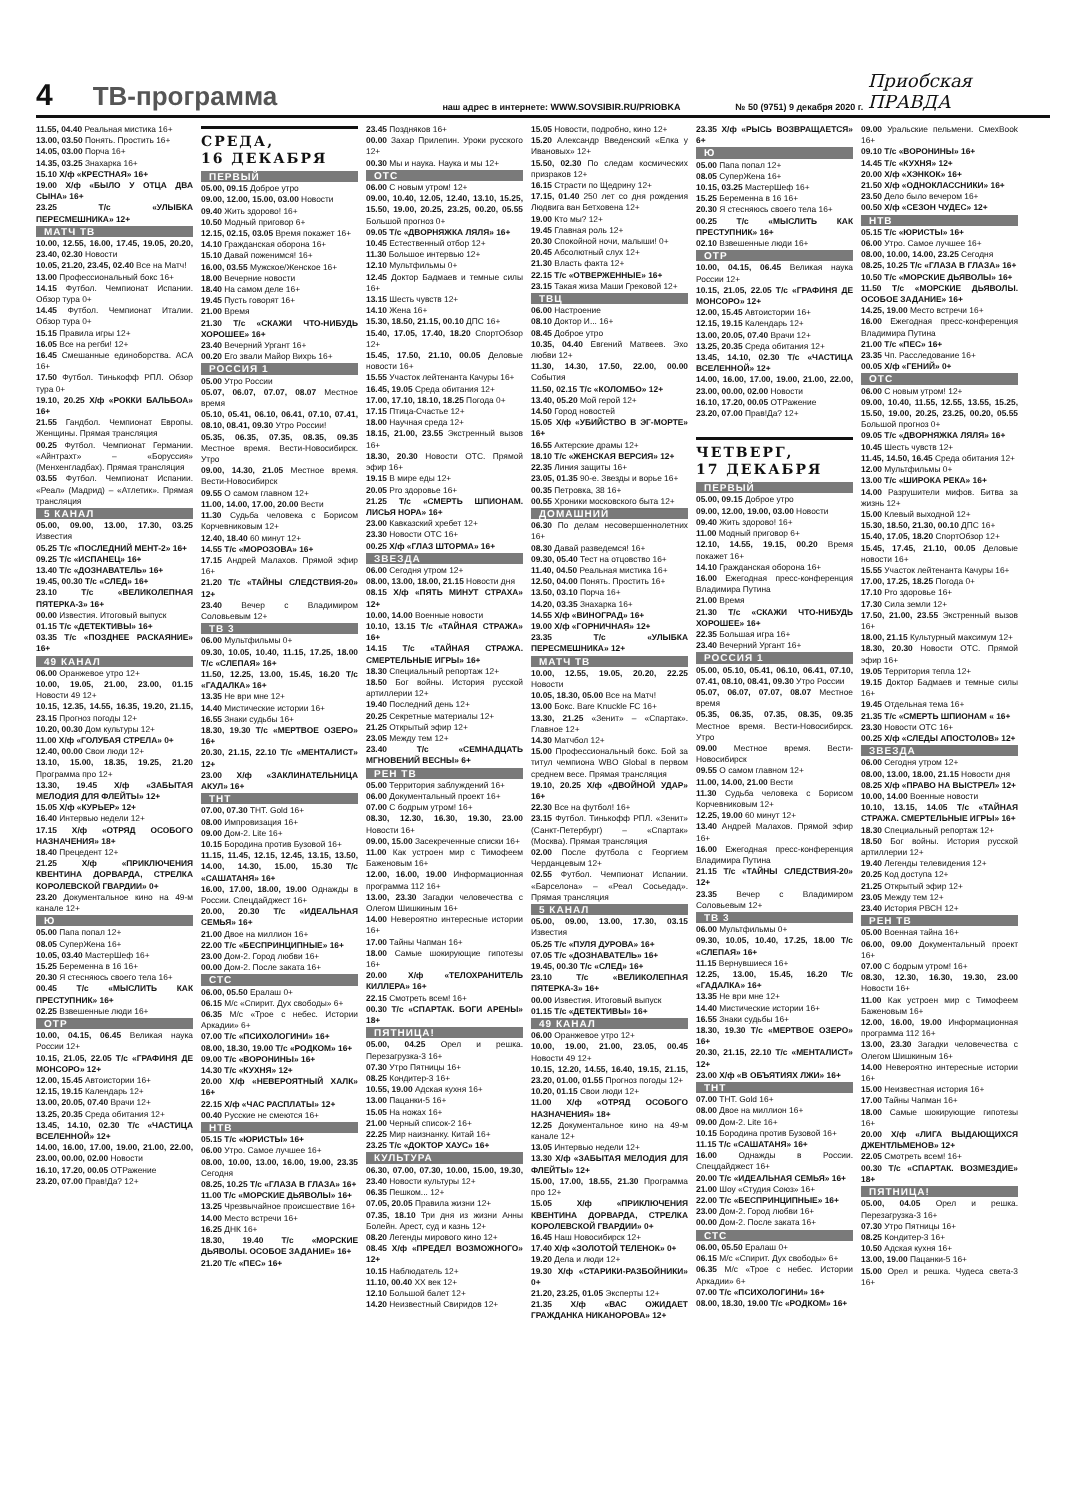4
ТВ-программа
наш адрес в интернете: WWW.SOVSIBIR.RU/PRIOBKA
№ 50 (9751) 9 декабря 2020 г.
Приобская ПРАВДА
11.55, 04.40 Реальная мистика 16+
13.00, 03.50 Понять. Простить 16+
14.05, 03.00 Порча 16+
14.35, 03.25 Знахарка 16+
15.10 Х/ф «КРЕСТНАЯ» 16+
19.00 Х/ф «БЫЛО У ОТЦА ДВА СЫНА» 16+
23.25 Т/с «УЛЫБКА ПЕРЕСМЕШНИКА» 12+
МАТЧ ТВ
10.00, 12.55, 16.00, 17.45, 19.05, 20.20, 23.40, 02.30 Новости
10.05, 21.20, 23.45, 02.40 Все на Матч!
13.00 Профессиональный бокс 16+
14.15 Футбол. Чемпионат Испании. Обзор тура 0+
14.45 Футбол. Чемпионат Италии. Обзор тура 0+
15.15 Правила игры 12+
16.05 Все на регби! 12+
16.45 Смешанные единоборства. ACA 16+
17.50 Футбол. Тинькофф РПЛ. Обзор тура 0+
19.10, 20.25 Х/ф «РОККИ БАЛЬБОА» 16+
21.55 Гандбол. Чемпионат Европы. Женщины. Прямая трансляция
00.25 Футбол. Чемпионат Германии. «Айнтрахт» – «Боруссия» (Менхенгладбах). Прямая трансляция
03.55 Футбол. Чемпионат Испании. «Реал» (Мадрид) – «Атлетик». Прямая трансляция
5 КАНАЛ
05.00, 09.00, 13.00, 17.30, 03.25 Известия
05.25 Т/с «ПОСЛЕДНИЙ МЕНТ-2» 16+
09.25 Т/с «ИСПАНЕЦ» 16+
13.40 Т/с «ДОЗНАВАТЕЛЬ» 16+
19.45, 00.30 Т/с «СЛЕД» 16+
23.10 Т/с «ВЕЛИКОЛЕПНАЯ ПЯТЕРКА-3» 16+
00.00 Известия. Итоговый выпуск
01.15 Т/с «ДЕТЕКТИВЫ» 16+
03.35 Т/с «ПОЗДНЕЕ РАСКАЯНИЕ» 16+
49 КАНАЛ
06.00 Оранжевое утро 12+
10.00, 19.05, 21.00, 23.00, 01.15 Новости 49 12+
10.15, 12.35, 14.55, 16.35, 19.20, 21.15, 23.15 Прогноз погоды 12+
10.20, 00.30 Дом культуры 12+
11.00 Х/ф «ГОЛУБАЯ СТРЕЛА» 0+
12.40, 00.00 Свои люди 12+
13.10, 15.00, 18.35, 19.25, 21.20 Программа про 12+
13.30, 19.45 Х/ф «ЗАБЫТАЯ МЕЛОДИЯ ДЛЯ ФЛЕЙТЫ» 12+
15.05 Х/ф «КУРЬЕР» 12+
16.40 Интервью недели 12+
17.15 Х/ф «ОТРЯД ОСОБОГО НАЗНАЧЕНИЯ» 18+
18.40 Прецедент 12+
21.25 Х/ф «ПРИКЛЮЧЕНИЯ КВЕНТИНА ДОРВАРДА, СТРЕЛКА КОРОЛЕВСКОЙ ГВАРДИИ» 0+
23.20 Документальное кино на 49-м канале 12+
Ю
05.00 Папа попал 12+
08.05 СуперЖена 16+
10.05, 03.40 МастерШеф 16+
15.25 Беременна в 16 16+
20.30 Я стесняюсь своего тела 16+
00.45 Т/с «МЫСЛИТЬ КАК ПРЕСТУПНИК» 16+
02.25 Взвешенные люди 16+
ОТР
10.00, 04.15, 06.45 Великая наука России 12+
10.15, 21.05, 22.05 Т/с «ГРАФИНЯ ДЕ МОНСОРО» 12+
12.00, 15.45 Автоистории 16+
12.15, 19.15 Календарь 12+
13.00, 20.05, 07.40 Врачи 12+
13.25, 20.35 Среда обитания 12+
13.45, 14.10, 02.30 Т/с «ЧАСТИЦА ВСЕЛЕННОЙ» 12+
14.00, 16.00, 17.00, 19.00, 21.00, 22.00, 23.00, 00.00, 02.00 Новости
16.10, 17.20, 00.05 ОТРажение
23.20, 07.00 Прав!Да? 12+
СРЕДА,
16 ДЕКАБРЯ
ПЕРВЫЙ
05.00, 09.15 Доброе утро
09.00, 12.00, 15.00, 03.00 Новости
09.40 Жить здорово! 16+
10.50 Модный приговор 6+
12.15, 02.15, 03.05 Время покажет 16+
14.10 Гражданская оборона 16+
15.10 Давай поженимся! 16+
16.00, 03.55 Мужское/Женское 16+
18.00 Вечерние новости
18.40 На самом деле 16+
19.45 Пусть говорят 16+
21.00 Время
21.30 Т/с «СКАЖИ ЧТО-НИБУДЬ ХОРОШЕЕ» 16+
23.40 Вечерний Ургант 16+
00.20 Его звали Майор Вихрь 16+
РОССИЯ 1
05.00 Утро России
05.07, 06.07, 07.07, 08.07 Местное время
05.10, 05.41, 06.10, 06.41, 07.10, 07.41, 08.10, 08.41, 09.30 Утро России!
05.35, 06.35, 07.35, 08.35, 09.35 Местное время. Вести-Новосибирск. Утро
09.00, 14.30, 21.05 Местное время. Вести-Новосибирск
09.55 О самом главном 12+
11.00, 14.00, 17.00, 20.00 Вести
11.30 Судьба человека с Борисом Корчевниковым 12+
12.40, 18.40 60 минут 12+
14.55 Т/с «МОРОЗОВА» 16+
17.15 Андрей Малахов. Прямой эфир 16+
21.20 Т/с «ТАЙНЫ СЛЕДСТВИЯ-20» 12+
23.40 Вечер с Владимиром Соловьевым 12+
ТВ 3
06.00 Мультфильмы 0+
09.30, 10.05, 10.40, 11.15, 17.25, 18.00 Т/с «СЛЕПАЯ» 16+
11.50, 12.25, 13.00, 15.45, 16.20 Т/с «ГАДАЛКА» 16+
13.35 Не ври мне 12+
14.40 Мистические истории 16+
16.55 Знаки судьбы 16+
18.30, 19.30 Т/с «МЕРТВОЕ ОЗЕРО» 16+
20.30, 21.15, 22.10 Т/с «МЕНТАЛИСТ» 12+
23.00 Х/ф «ЗАКЛИНАТЕЛЬНИЦА АКУЛ» 16+
ТНТ
07.00, 07.30 ТНТ. Gold 16+
08.00 Импровизация 16+
09.00 Дом-2. Lite 16+
10.15 Бородина против Бузовой 16+
11.15, 11.45, 12.15, 12.45, 13.15, 13.50, 14.00, 14.30, 15.00, 15.30 Т/с «САШАТАНЯ» 16+
16.00, 17.00, 18.00, 19.00 Однажды в России. Спецдайджест 16+
20.00, 20.30 Т/с «ИДЕАЛЬНАЯ СЕМЬЯ» 16+
21.00 Двое на миллион 16+
22.00 Т/с «БЕСПРИНЦИПНЫЕ» 16+
23.00 Дом-2. Город любви 16+
00.00 Дом-2. После заката 16+
СТС
06.00, 05.50 Ералаш 0+
06.15 М/с «Спирит. Дух свободы» 6+
06.35 М/с «Трое с небес. Истории Аркадии» 6+
07.00 Т/с «ПСИХОЛОГИНИ» 16+
08.00, 18.30, 19.00 Т/с «РОДКОМ» 16+
09.00 Т/с «ВОРОНИНЫ» 16+
14.30 Т/с «КУХНЯ» 12+
20.00 Х/ф «НЕВЕРОЯТНЫЙ ХАЛК» 16+
22.15 Х/ф «ЧАС РАСПЛАТЫ» 12+
00.40 Русские не смеются 16+
НТВ
05.15 Т/с «ЮРИСТЫ» 16+
06.00 Утро. Самое лучшее 16+
08.00, 10.00, 13.00, 16.00, 19.00, 23.35 Сегодня
08.25, 10.25 Т/с «ГЛАЗА В ГЛАЗА» 16+
11.00 Т/с «МОРСКИЕ ДЬЯВОЛЫ» 16+
13.25 Чрезвычайное происшествие 16+
14.00 Место встречи 16+
16.25 ДНК 16+
18.30, 19.40 Т/с «МОРСКИЕ ДЬЯВОЛЫ. ОСОБОЕ ЗАДАНИЕ» 16+
21.20 Т/с «ПЕС» 16+
23.45 Поздняков 16+
00.00 Захар Прилепин. Уроки русского 12+
00.30 Мы и наука. Наука и мы 12+
ОТС
06.00 С новым утром! 12+
09.00, 10.40, 12.05, 12.40, 13.10, 15.25, 15.50, 19.00, 20.25, 23.25, 00.20, 05.55 Большой прогноз 0+
09.05 Т/с «ДВОРНЯЖКА ЛЯЛЯ» 16+
10.45 Естественный отбор 12+
11.30 Большое интервью 12+
12.10 Мультфильмы 0+
12.45 Доктор Бадмаев и темные силы 16+
13.15 Шесть чувств 12+
14.10 Жена 16+
15.30, 18.50, 21.15, 00.10 ДПС 16+
15.40, 17.05, 17.40, 18.20 СпортОбзор 12+
15.45, 17.50, 21.10, 00.05 Деловые новости 16+
15.55 Участок лейтенанта Качуры 16+
16.45, 19.05 Среда обитания 12+
17.00, 17.10, 18.10, 18.25 Погода 0+
17.15 Птица-Счастье 12+
18.00 Научная среда 12+
18.15, 21.00, 23.55 Экстренный вызов 16+
18.30, 20.30 Новости ОТС. Прямой эфир 16+
19.15 В мире еды 12+
20.05 Pro здоровье 16+
21.25 Т/с «СМЕРТЬ ШПИОНАМ. ЛИСЬЯ НОРА» 16+
23.00 Кавказский хребет 12+
23.30 Новости ОТС 16+
00.25 Х/ф «ГЛАЗ ШТОРМА» 16+
ЗВЕЗДА
06.00 Сегодня утром 12+
08.00, 13.00, 18.00, 21.15 Новости дня
08.15 Х/ф «ПЯТЬ МИНУТ СТРАХА» 12+
10.00, 14.00 Военные новости
10.10, 13.15 Т/с «ТАЙНАЯ СТРАЖА» 16+
14.15 Т/с «ТАЙНАЯ СТРАЖА. СМЕРТЕЛЬНЫЕ ИГРЫ» 16+
18.30 Специальный репортаж 12+
18.50 Бог войны. История русской артиллерии 12+
19.40 Последний день 12+
20.25 Секретные материалы 12+
21.25 Открытый эфир 12+
23.05 Между тем 12+
23.40 Т/с «СЕМНАДЦАТЬ МГНОВЕНИЙ ВЕСНЫ» 6+
РЕН ТВ
05.00 Территория заблуждений 16+
06.00 Документальный проект 16+
07.00 С бодрым утром! 16+
08.30, 12.30, 16.30, 19.30, 23.00 Новости 16+
09.00, 15.00 Засекреченные списки 16+
11.00 Как устроен мир с Тимофеем Баженовым 16+
12.00, 16.00, 19.00 Информационная программа 112 16+
13.00, 23.30 Загадки человечества с Олегом Шишкиным 16+
14.00 Невероятно интересные истории 16+
17.00 Тайны Чапман 16+
18.00 Самые шокирующие гипотезы 16+
20.00 Х/ф «ТЕЛОХРАНИТЕЛЬ КИЛЛЕРА» 16+
22.15 Смотреть всем! 16+
00.30 Т/с «СПАРТАК. БОГИ АРЕНЫ» 18+
ПЯТНИЦА!
05.00, 04.25 Орел и решка. Перезагрузка-3 16+
07.30 Утро Пятницы 16+
08.25 Кондитер-3 16+
10.55, 19.00 Адская кухня 16+
13.00 Пацанки-5 16+
15.05 На ножах 16+
21.00 Черный список-2 16+
22.25 Мир наизнанку. Китай 16+
23.25 Т/с «ДОКТОР ХАУС» 16+
КУЛЬТУРА
06.30, 07.00, 07.30, 10.00, 15.00, 19.30, 23.40 Новости культуры 12+
06.35 Пешком... 12+
07.05, 20.05 Правила жизни 12+
07.35, 18.10 Три дня из жизни Анны Болейн. Арест, суд и казнь 12+
08.20 Легенды мирового кино 12+
08.45 Х/ф «ПРЕДЕЛ ВОЗМОЖНОГО» 12+
10.15 Наблюдатель 12+
11.10, 00.40 ХХ век 12+
12.10 Большой балет 12+
14.20 Неизвестный Свиридов 12+
15.05 Новости, подробно, кино 12+
15.20 Александр Введенский «Елка у Ивановых» 12+
15.50, 02.30 По следам космических призраков 12+
16.15 Страсти по Щедрину 12+
17.15, 01.40 250 лет со дня рождения Людвига ван Бетховена 12+
19.00 Кто мы? 12+
19.45 Главная роль 12+
20.30 Спокойной ночи, малыши! 0+
20.45 Абсолютный слух 12+
21.30 Власть факта 12+
22.15 Т/с «ОТВЕРЖЕННЫЕ» 16+
23.15 Такая жиза Маши Грековой 12+
ТВЦ
06.00 Настроение
08.10 Доктор И... 16+
08.45 Доброе утро
10.35, 04.40 Евгений Матвеев. Эхо любви 12+
11.30, 14.30, 17.50, 22.00, 00.00 События
11.50, 02.15 Т/с «КОЛОМБО» 12+
13.40, 05.20 Мой герой 12+
14.50 Город новостей
15.05 Х/ф «УБИЙСТВО В ЭГ-МОРТЕ» 16+
16.55 Актерские драмы 12+
18.10 Т/с «ЖЕНСКАЯ ВЕРСИЯ» 12+
22.35 Линия защиты 16+
23.05, 01.35 90-е. Звезды и ворье 16+
00.35 Петровка, 38 16+
00.55 Хроники московского быта 12+
ДОМАШНИЙ
06.30 По делам несовершеннолетних 16+
08.30 Давай разведемся! 16+
09.30, 05.40 Тест на отцовство 16+
11.40, 04.50 Реальная мистика 16+
12.50, 04.00 Понять. Простить 16+
13.50, 03.10 Порча 16+
14.20, 03.35 Знахарка 16+
14.55 Х/ф «ВИНОГРАД» 16+
19.00 Х/ф «ГОРНИЧНАЯ» 12+
23.35 Т/с «УЛЫБКА ПЕРЕСМЕШНИКА» 12+
МАТЧ ТВ
10.00, 12.55, 19.05, 20.20, 22.25 Новости
10.05, 18.30, 05.00 Все на Матч!
13.00 Бокс. Bare Knuckle FC 16+
13.30, 21.25 «Зенит» – «Спартак». Главное 12+
14.30 Матчбол 12+
15.00 Профессиональный бокс. Бой за титул чемпиона WBO Global в первом среднем весе. Прямая трансляция
19.10, 20.25 Х/ф «ДВОЙНОЙ УДАР» 16+
22.30 Все на футбол! 16+
23.15 Футбол. Тинькофф РПЛ. «Зенит» (Санкт-Петербург) – «Спартак» (Москва). Прямая трансляция
02.00 После футбола с Георгием Черданцевым 12+
02.55 Футбол. Чемпионат Испании. «Барселона» – «Реал Сосьедад». Прямая трансляция
5 КАНАЛ
05.00, 09.00, 13.00, 17.30, 03.15 Известия
05.25 Т/с «ПУЛЯ ДУРОВА» 16+
07.05 Т/с «ДОЗНАВАТЕЛЬ» 16+
19.45, 00.30 Т/с «СЛЕД» 16+
23.10 Т/с «ВЕЛИКОЛЕПНАЯ ПЯТЕРКА-3» 16+
00.00 Известия. Итоговый выпуск
01.15 Т/с «ДЕТЕКТИВЫ» 16+
49 КАНАЛ
06.00 Оранжевое утро 12+
10.00, 19.00, 21.00, 23.05, 00.45 Новости 49 12+
10.15, 12.20, 14.55, 16.40, 19.15, 21.15, 23.20, 01.00, 01.55 Прогноз погоды 12+
10.20, 01.15 Свои люди 12+
11.00 Х/ф «ОТРЯД ОСОБОГО НАЗНАЧЕНИЯ» 18+
12.25 Документальное кино на 49-м канале 12+
13.05 Интервью недели 12+
13.30 Х/ф «ЗАБЫТАЯ МЕЛОДИЯ ДЛЯ ФЛЕЙТЫ» 12+
15.00, 17.00, 18.55, 21.30 Программа про 12+
15.05 Х/ф «ПРИКЛЮЧЕНИЯ КВЕНТИНА ДОРВАРДА, СТРЕЛКА КОРОЛЕВСКОЙ ГВАРДИИ» 0+
16.45 Наш Новосибирск 12+
17.40 Х/ф «ЗОЛОТОЙ ТЕЛЕНОК» 0+
19.20 Дела и люди 12+
19.30 Х/ф «СТАРИКИ-РАЗБОЙНИКИ» 0+
21.20, 23.25, 01.05 Эксперты 12+
21.35 Х/ф «ВАС ОЖИДАЕТ ГРАЖДАНКА НИКАНОРОВА» 12+
23.35 Х/ф «РЫСЬ ВОЗВРАЩАЕТСЯ» 6+
Ю
05.00 Папа попал 12+
08.05 СуперЖена 16+
10.15, 03.25 МастерШеф 16+
15.25 Беременна в 16 16+
20.30 Я стесняюсь своего тела 16+
00.25 Т/с «МЫСЛИТЬ КАК ПРЕСТУПНИК» 16+
02.10 Взвешенные люди 16+
ОТР
10.00, 04.15, 06.45 Великая наука России 12+
10.15, 21.05, 22.05 Т/с «ГРАФИНЯ ДЕ МОНСОРО» 12+
12.00, 15.45 Автоистории 16+
12.15, 19.15 Календарь 12+
13.00, 20.05, 07.40 Врачи 12+
13.25, 20.35 Среда обитания 12+
13.45, 14.10, 02.30 Т/с «ЧАСТИЦА ВСЕЛЕННОЙ» 12+
14.00, 16.00, 17.00, 19.00, 21.00, 22.00, 23.00, 00.00, 02.00 Новости
16.10, 17.20, 00.05 ОТРажение
23.20, 07.00 Прав!Да? 12+
ЧЕТВЕРГ,
17 ДЕКАБРЯ
ПЕРВЫЙ
05.00, 09.15 Доброе утро
09.00, 12.00, 19.00, 03.00 Новости
09.40 Жить здорово! 16+
11.00 Модный приговор 6+
12.10, 14.55, 19.15, 00.20 Время покажет 16+
14.10 Гражданская оборона 16+
16.00 Ежегодная пресс-конференция Владимира Путина
21.00 Время
21.30 Т/с «СКАЖИ ЧТО-НИБУДЬ ХОРОШЕЕ» 16+
22.35 Большая игра 16+
23.40 Вечерний Ургант 16+
РОССИЯ 1
05.00, 05.10, 05.41, 06.10, 06.41, 07.10, 07.41, 08.10, 08.41, 09.30 Утро России
05.07, 06.07, 07.07, 08.07 Местное время
05.35, 06.35, 07.35, 08.35, 09.35 Местное время. Вести-Новосибирск. Утро
09.00 Местное время. Вести-Новосибирск
09.55 О самом главном 12+
11.00, 14.00, 21.00 Вести
11.30 Судьба человека с Борисом Корчевниковым 12+
12.25, 19.00 60 минут 12+
13.40 Андрей Малахов. Прямой эфир 16+
16.00 Ежегодная пресс-конференция Владимира Путина
21.15 Т/с «ТАЙНЫ СЛЕДСТВИЯ-20» 12+
23.35 Вечер с Владимиром Соловьевым 12+
ТВ 3
06.00 Мультфильмы 0+
09.30, 10.05, 10.40, 17.25, 18.00 Т/с «СЛЕПАЯ» 16+
11.15 Вернувшиеся 16+
12.25, 13.00, 15.45, 16.20 Т/с «ГАДАЛКА» 16+
13.35 Не ври мне 12+
14.40 Мистические истории 16+
16.55 Знаки судьбы 16+
18.30, 19.30 Т/с «МЕРТВОЕ ОЗЕРО» 16+
20.30, 21.15, 22.10 Т/с «МЕНТАЛИСТ» 12+
23.00 Х/ф «В ОБЪЯТИЯХ ЛЖИ» 16+
ТНТ
07.00 ТНТ. Gold 16+
08.00 Двое на миллион 16+
09.00 Дом-2. Lite 16+
10.15 Бородина против Бузовой 16+
11.15 Т/с «САШАТАНЯ» 16+
16.00 Однажды в России. Спецдайджест 16+
20.00 Т/с «ИДЕАЛЬНАЯ СЕМЬЯ» 16+
21.00 Шоу «Студия Союз» 16+
22.00 Т/с «БЕСПРИНЦИПНЫЕ» 16+
23.00 Дом-2. Город любви 16+
00.00 Дом-2. После заката 16+
СТС
06.00, 05.50 Ералаш 0+
06.15 М/с «Спирит. Дух свободы» 6+
06.35 М/с «Трое с небес. Истории Аркадии» 6+
07.00 Т/с «ПСИХОЛОГИНИ» 16+
08.00, 18.30, 19.00 Т/с «РОДКОМ» 16+
09.00 Уральские пельмени. СмехBook 16+
09.10 Т/с «ВОРОНИНЫ» 16+
14.45 Т/с «КУХНЯ» 12+
20.00 Х/ф «ХЭНКОК» 16+
21.50 Х/ф «ОДНОКЛАССНИКИ» 16+
23.50 Дело было вечером 16+
00.50 Х/ф «СЕЗОН ЧУДЕС» 12+
НТВ
05.15 Т/с «ЮРИСТЫ» 16+
06.00 Утро. Самое лучшее 16+
08.00, 10.00, 14.00, 23.25 Сегодня
08.25, 10.25 Т/с «ГЛАЗА В ГЛАЗА» 16+
10.50 Т/с «МОРСКИЕ ДЬЯВОЛЫ» 16+
11.50 Т/с «МОРСКИЕ ДЬЯВОЛЫ. ОСОБОЕ ЗАДАНИЕ» 16+
14.25, 19.00 Место встречи 16+
16.00 Ежегодная пресс-конференция Владимира Путина
21.00 Т/с «ПЕС» 16+
23.35 Чп. Расследование 16+
00.05 Х/ф «ГЕНИЙ» 0+
ОТС
06.00 С новым утром! 12+
09.00, 10.40, 11.55, 12.55, 13.55, 15.25, 15.50, 19.00, 20.25, 23.25, 00.20, 05.55 Большой прогноз 0+
09.05 Т/с «ДВОРНЯЖКА ЛЯЛЯ» 16+
10.45 Шесть чувств 12+
11.45, 14.50, 16.45 Среда обитания 12+
12.00 Мультфильмы 0+
13.00 Т/с «ШИРОКА РЕКА» 16+
14.00 Разрушители мифов. Битва за жизнь 12+
15.00 Клевый выходной 12+
15.30, 18.50, 21.30, 00.10 ДПС 16+
15.40, 17.05, 18.20 СпортОбзор 12+
15.45, 17.45, 21.10, 00.05 Деловые новости 16+
15.55 Участок лейтенанта Качуры 16+
17.00, 17.25, 18.25 Погода 0+
17.10 Pro здоровье 16+
17.30 Сила земли 12+
17.50, 21.00, 23.55 Экстренный вызов 16+
18.00, 21.15 Культурный максимум 12+
18.30, 20.30 Новости ОТС. Прямой эфир 16+
19.05 Территория тепла 12+
19.15 Доктор Бадмаев и темные силы 16+
19.45 Отдельная тема 16+
21.35 Т/с «СМЕРТЬ ШПИОНАМ « 16+
23.30 Новости ОТС 16+
00.25 Х/ф «СЛЕДЫ АПОСТОЛОВ» 12+
ЗВЕЗДА
06.00 Сегодня утром 12+
08.00, 13.00, 18.00, 21.15 Новости дня
08.25 Х/ф «ПРАВО НА ВЫСТРЕЛ» 12+
10.00, 14.00 Военные новости
10.10, 13.15, 14.05 Т/с «ТАЙНАЯ СТРАЖА. СМЕРТЕЛЬНЫЕ ИГРЫ» 16+
18.30 Специальный репортаж 12+
18.50 Бог войны. История русской артиллерии 12+
19.40 Легенды телевидения 12+
20.25 Код доступа 12+
21.25 Открытый эфир 12+
23.05 Между тем 12+
23.40 История РВСН 12+
РЕН ТВ
05.00 Военная тайна 16+
06.00, 09.00 Документальный проект 16+
07.00 С бодрым утром! 16+
08.30, 12.30, 16.30, 19.30, 23.00 Новости 16+
11.00 Как устроен мир с Тимофеем Баженовым 16+
12.00, 16.00, 19.00 Информационная программа 112 16+
13.00, 23.30 Загадки человечества с Олегом Шишкиным 16+
14.00 Невероятно интересные истории 16+
15.00 Неизвестная история 16+
17.00 Тайны Чапман 16+
18.00 Самые шокирующие гипотезы 16+
20.00 Х/ф «ЛИГА ВЫДАЮЩИХСЯ ДЖЕНТЛЬМЕНОВ» 12+
22.05 Смотреть всем! 16+
00.30 Т/с «СПАРТАК. ВОЗМЕЗДИЕ» 18+
ПЯТНИЦА!
05.00, 04.05 Орел и решка. Перезагрузка-3 16+
07.30 Утро Пятницы 16+
08.25 Кондитер-3 16+
10.50 Адская кухня 16+
13.00, 19.00 Пацанки-5 16+
15.00 Орел и решка. Чудеса света-3 16+